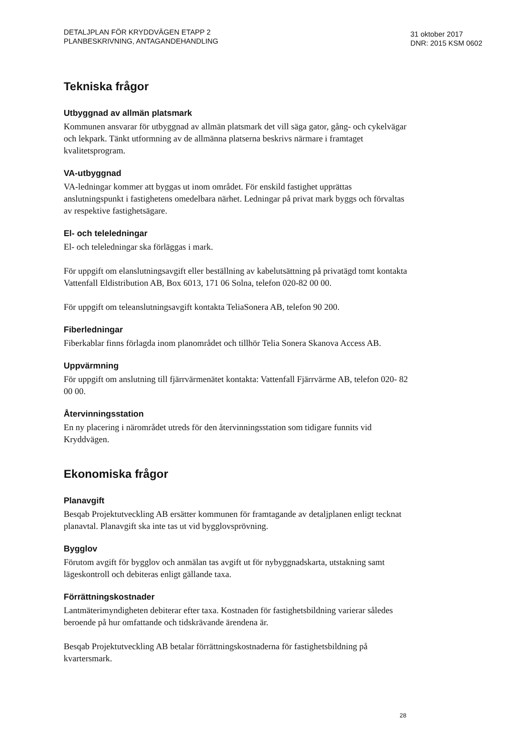DETALJPLAN FÖR KRYDDVÄGEN ETAPP 2
PLANBESKRIVNING, ANTAGANDEHANDLING
31 oktober 2017
DNR: 2015 KSM 0602
Tekniska frågor
Utbyggnad av allmän platsmark
Kommunen ansvarar för utbyggnad av allmän platsmark det vill säga gator, gång- och cykelvägar och lekpark. Tänkt utformning av de allmänna platserna beskrivs närmare i framtaget kvalitetsprogram.
VA-utbyggnad
VA-ledningar kommer att byggas ut inom området. För enskild fastighet upprättas anslutningspunkt i fastighetens omedelbara närhet. Ledningar på privat mark byggs och förvaltas av respektive fastighetsägare.
El- och teleledningar
El- och teleledningar ska förläggas i mark.
För uppgift om elanslutningsavgift eller beställning av kabelutsättning på privatägd tomt kontakta Vattenfall Eldistribution AB, Box 6013, 171 06 Solna, telefon 020-82 00 00.
För uppgift om teleanslutningsavgift kontakta TeliaSonera AB, telefon 90 200.
Fiberledningar
Fiberkablar finns förlagda inom planområdet och tillhör Telia Sonera Skanova Access AB.
Uppvärmning
För uppgift om anslutning till fjärrvärmenätet kontakta: Vattenfall Fjärrvärme AB, telefon 020- 82 00 00.
Återvinningsstation
En ny placering i närområdet utreds för den återvinningsstation som tidigare funnits vid Kryddvägen.
Ekonomiska frågor
Planavgift
Besqab Projektutveckling AB ersätter kommunen för framtagande av detaljplanen enligt tecknat planavtal. Planavgift ska inte tas ut vid bygglovsprövning.
Bygglov
Förutom avgift för bygglov och anmälan tas avgift ut för nybyggnadskarta, utstakning samt lägeskontroll och debiteras enligt gällande taxa.
Förrättningskostnader
Lantmäterimyndigheten debiterar efter taxa. Kostnaden för fastighetsbildning varierar således beroende på hur omfattande och tidskrävande ärendena är.
Besqab Projektutveckling AB betalar förrättningskostnaderna för fastighetsbildning på kvartersmark.
28